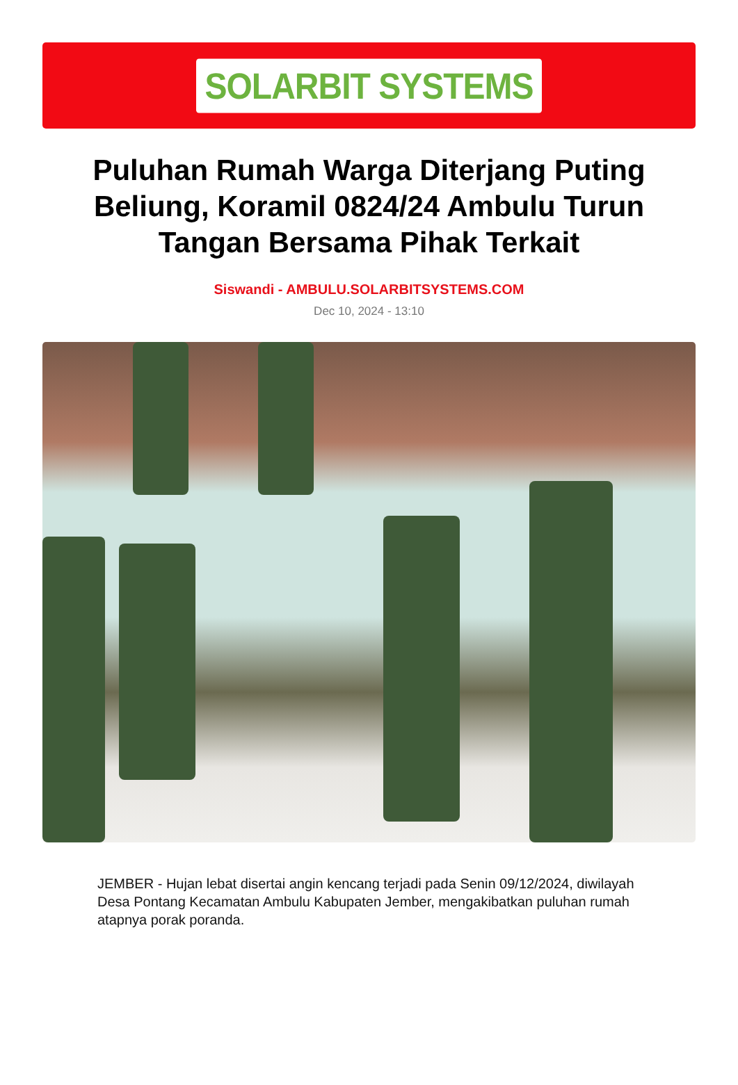SOLARBIT SYSTEMS
Puluhan Rumah Warga Diterjang Puting Beliung, Koramil 0824/24 Ambulu Turun Tangan Bersama Pihak Terkait
Siswandi - AMBULU.SOLARBITSYSTEMS.COM
Dec 10, 2024 - 13:10
JEMBER - Hujan lebat disertai angin kencang terjadi pada Senin 09/12/2024, diwilayah Desa Pontang Kecamatan Ambulu Kabupaten Jember, mengakibatkan puluhan rumah atapnya porak poranda.